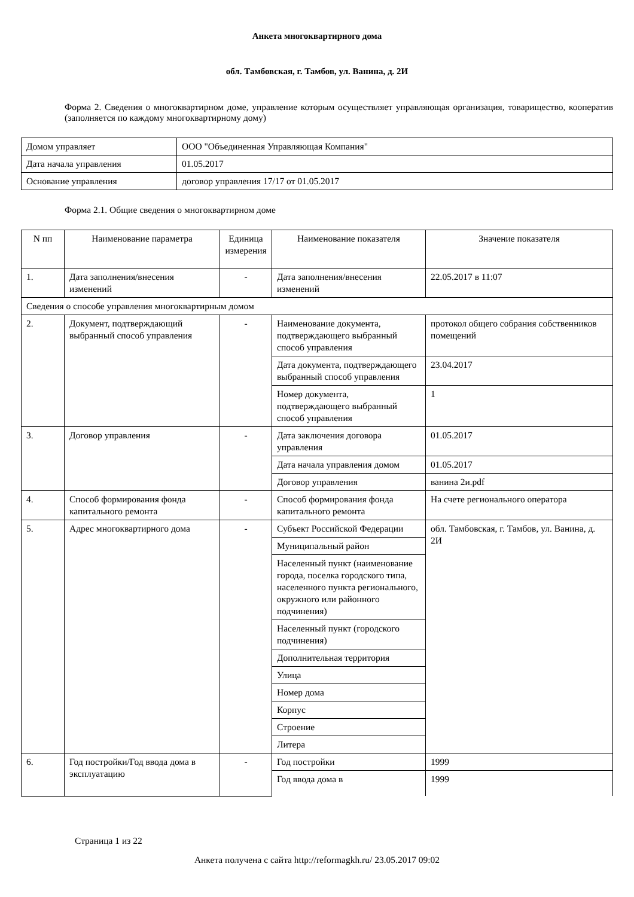Анкета многоквартирного дома
обл. Тамбовская, г. Тамбов, ул. Ванина, д. 2И
Форма 2. Сведения о многоквартирном доме, управление которым осуществляет управляющая организация, товарищество, кооператив (заполняется по каждому многоквартирному дому)
| Домом управляет | ООО "Объединенная Управляющая Компания" |
| Дата начала управления | 01.05.2017 |
| Основание управления | договор управления 17/17 от 01.05.2017 |
Форма 2.1. Общие сведения о многоквартирном доме
| N пп | Наименование параметра | Единица измерения | Наименование показателя | Значение показателя |
| --- | --- | --- | --- | --- |
| 1. | Дата заполнения/внесения изменений | - | Дата заполнения/внесения изменений | 22.05.2017 в 11:07 |
| Сведения о способе управления многоквартирным домом | | | | |
| 2. | Документ, подтверждающий выбранный способ управления | - | Наименование документа, подтверждающего выбранный способ управления | протокол общего собрания собственников помещений |
| | | | Дата документа, подтверждающего выбранный способ управления | 23.04.2017 |
| | | | Номер документа, подтверждающего выбранный способ управления | 1 |
| 3. | Договор управления | - | Дата заключения договора управления | 01.05.2017 |
| | | | Дата начала управления домом | 01.05.2017 |
| | | | Договор управления | ванина 2и.pdf |
| 4. | Способ формирования фонда капитального ремонта | - | Способ формирования фонда капитального ремонта | На счете регионального оператора |
| 5. | Адрес многоквартирного дома | - | Субъект Российской Федерации | обл. Тамбовская, г. Тамбов, ул. Ванина, д. 2И |
| | | | Муниципальный район | |
| | | | Населенный пункт (наименование города, поселка городского типа, населенного пункта регионального, окружного или районного подчинения) | |
| | | | Населенный пункт (городского подчинения) | |
| | | | Дополнительная территория | |
| | | | Улица | |
| | | | Номер дома | |
| | | | Корпус | |
| | | | Строение | |
| | | | Литера | |
| 6. | Год постройки/Год ввода дома в эксплуатацию | - | Год постройки | 1999 |
| | | | Год ввода дома в | 1999 |
Страница 1 из 22
Анкета получена с сайта http://reformagkh.ru/ 23.05.2017 09:02